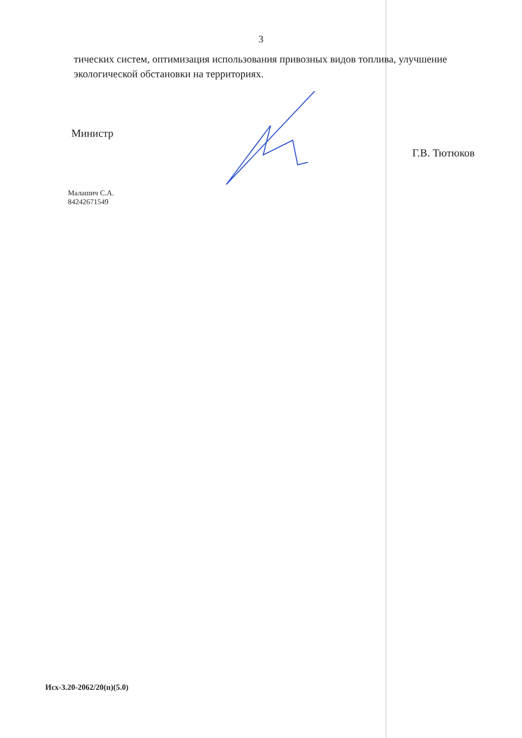3
тических систем, оптимизация использования привозных видов топлива, улучшение экологической обстановки на территориях.
Министр Г.В. Тютюков
Малашич С.А.
84242671549
Исх-3.20-2062/20(п)(5.0)